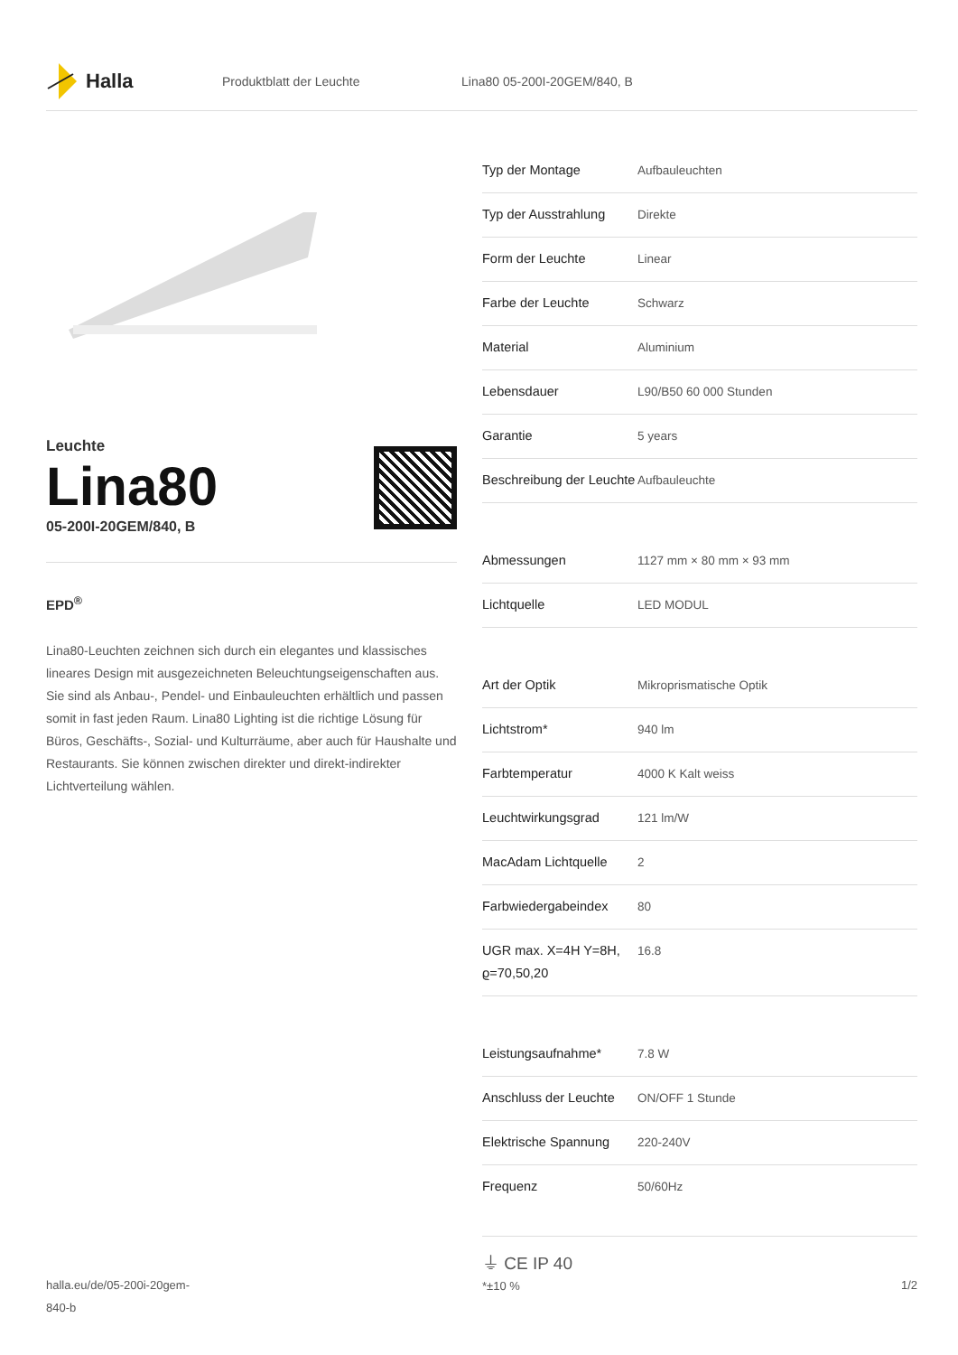Halla
Produktblatt der Leuchte Lina80 05-200I-20GEM/840, B
Leuchte
Lina80
05-200I-20GEM/840, B
EPD<sup>®</sup>
Lina80-Leuchten zeichnen sich durch ein elegantes und klassisches lineares Design mit ausgezeichneten Beleuchtungseigenschaften aus. Sie sind als Anbau-, Pendel- und Einbauleuchten erhältlich und passen somit in fast jeden Raum. Lina80 Lighting ist die richtige Lösung für Büros, Geschäfts-, Sozial- und Kulturräume, aber auch für Haushalte und Restaurants. Sie können zwischen direkter und direkt-indirekter Lichtverteilung wählen.
| Typ der Montage | Aufbauleuchten |
| Typ der Ausstrahlung | Direkte |
| Form der Leuchte | Linear |
| Farbe der Leuchte | Schwarz |
| Material | Aluminium |
| Lebensdauer | L90/B50 60 000 Stunden |
| Garantie | 5 years |
| Beschreibung der Leuchte | Aufbauleuchte |
| Abmessungen | 1127 mm × 80 mm × 93 mm |
| Lichtquelle | LED MODUL |
| Art der Optik | Mikroprismatische Optik |
| Lichtstrom* | 940 lm |
| Farbtemperatur | 4000 K Kalt weiss |
| Leuchtwirkungsgrad | 121 lm/W |
| MacAdam Lichtquelle | 2 |
| Farbwiedergabeindex | 80 |
| UGR max. X=4H Y=8H, ϱ=70,50,20 | 16.8 |
| Leistungsaufnahme* | 7.8 W |
| Anschluss der Leuchte | ON/OFF 1 Stunde |
| Elektrische Spannung | 220-240V |
| Frequenz | 50/60Hz |
⏚ CE IP 40
*±10 %
halla.eu/de/05-200i-20gem-
840-b
1/2